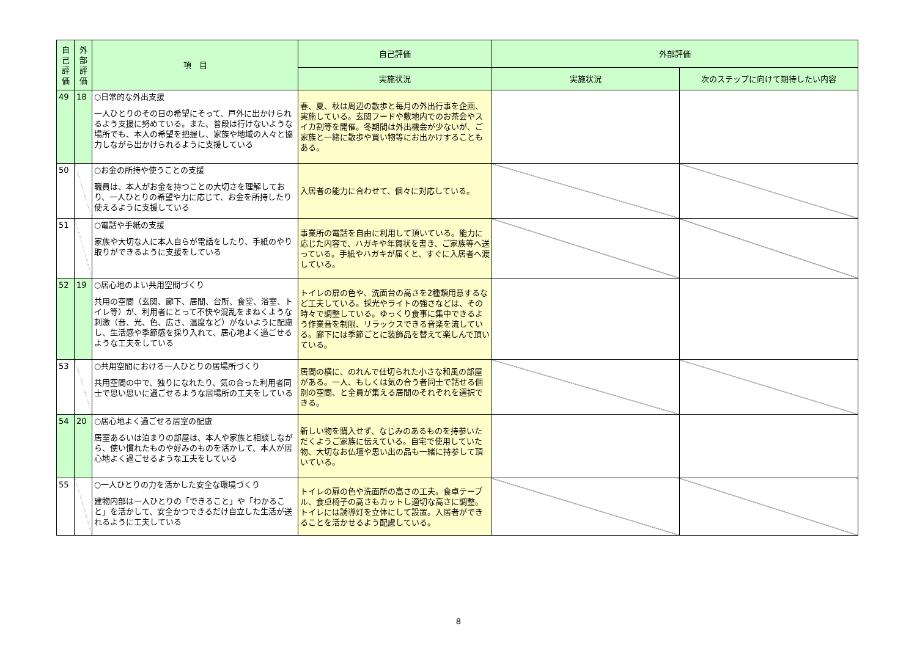| 自己評価 | 外部評価 | 項 目 | 自己評価 | 外部評価 | |
| --- | --- | --- | --- | --- | --- |
| | | | 実施状況 | 実施状況 | 次のステップに向けて期待したい内容 |
| 49 | 18 | ○日常的な外出支援 一人ひとりのその日の希望にそって、戸外に出かけられるよう支援に努めている。また、普段は行けないような場所でも、本人の希望を把握し、家族や地域の人々と協力しながら出かけられるように支援している | 春、夏、秋は周辺の散歩と毎月の外出行事を企画、実施している。玄関フードや敷地内でのお茶会やスイカ割等を開催。冬期間は外出機会が少ないが、ご家族と一緒に散歩や買い物等にお出かけすることもある。 | | |
| 50 | | ○お金の所持や使うことの支援 職員は、本人がお金を持つことの大切さを理解しており、一人ひとりの希望や力に応じて、お金を所持したり使えるように支援している | 入居者の能力に合わせて、個々に対応している。 | | |
| 51 | | ○電話や手紙の支援 家族や大切な人に本人自らが電話をしたり、手紙のやり取りができるように支援をしている | 事業所の電話を自由に利用して頂いている。能力に応じた内容で、ハガキや年賀状を書き、ご家族等へ送っている。手紙やハガキが届くと、すぐに入居者へ渡している。 | | |
| 52 | 19 | ○居心地のよい共用空間づくり 共用の空間（玄関、廊下、居間、台所、食堂、浴室、トイレ等）が、利用者にとって不快や混乱をまねくような刺激（音、光、色、広さ、温度など）がないように配慮し、生活感や季節感を採り入れて、居心地よく過ごせるような工夫をしている | トイレの扉の色や、洗面台の高さを2種類用意するなど工夫している。採光やライトの強さなどは、その時々で調整している。ゆっくり食事に集中できるよう作業音を制限、リラックスできる音楽を流している。廊下には季節ごとに装飾品を替えて楽しんで頂いている。 | | |
| 53 | | ○共用空間における一人ひとりの居場所づくり 共用空間の中で、独りになれたり、気の合った利用者同士で思い思いに過ごせるような居場所の工夫をしている | 居間の横に、のれんで仕切られた小さな和風の部屋がある。一人、もしくは気の合う者同士で話せる個別の空間、と全員が集える居間のそれぞれを選択できる。 | | |
| 54 | 20 | ○居心地よく過ごせる居室の配慮 居室あるいは泊まりの部屋は、本人や家族と相談しながら、使い慣れたものや好みのものを活かして、本人が居心地よく過ごせるような工夫をしている | 新しい物を購入せず、なじみのあるものを持参いただくようご家族に伝えている。自宅で使用していた物、大切なお仏壇や思い出の品も一緒に持参して頂いている。 | | |
| 55 | | ○一人ひとりの力を活かした安全な環境づくり 建物内部は一人ひとりの「できること」や「わかること」を活かして、安全かつできるだけ自立した生活が送れるように工夫している | トイレの扉の色や洗面所の高さの工夫。食卓テーブル、食卓椅子の高さもカットし適切な高さに調整。トイレには誘導灯を立体にして設置。入居者ができることを活かせるよう配慮している。 | | |
8